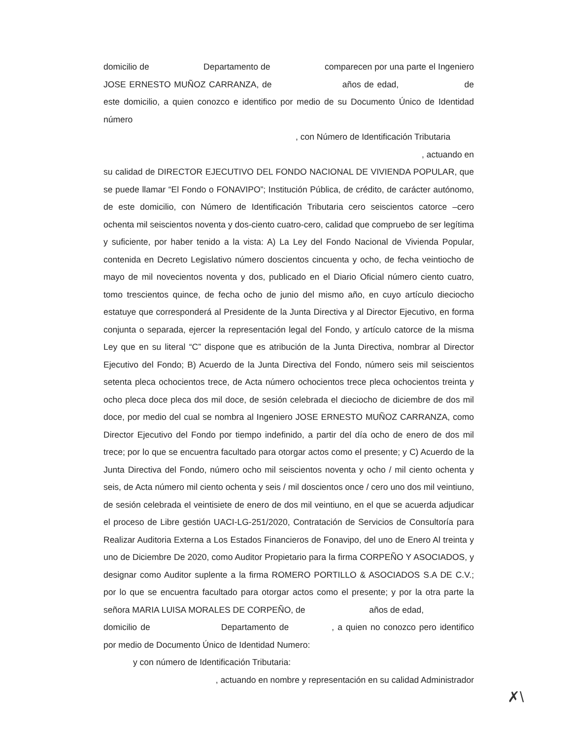domicilio de Departamento de comparecen por una parte el Ingeniero JOSE ERNESTO MUÑOZ CARRANZA, de años de edad, de este domicilio, a quien conozco e identifico por medio de su Documento Único de Identidad número
, con Número de Identificación Tributaria
, actuando en
su calidad de DIRECTOR EJECUTIVO DEL FONDO NACIONAL DE VIVIENDA POPULAR, que se puede llamar “El Fondo o FONAVIPO”; Institución Pública, de crédito, de carácter autónomo, de este domicilio, con Número de Identificación Tributaria cero seiscientos catorce –cero ochenta mil seiscientos noventa y dos-ciento cuatro-cero, calidad que compruebo de ser legítima y suficiente, por haber tenido a la vista: A) La Ley del Fondo Nacional de Vivienda Popular, contenida en Decreto Legislativo número doscientos cincuenta y ocho, de fecha veintiocho de mayo de mil novecientos noventa y dos, publicado en el Diario Oficial número ciento cuatro, tomo trescientos quince, de fecha ocho de junio del mismo año, en cuyo artículo dieciocho estatuye que corresponderá al Presidente de la Junta Directiva y al Director Ejecutivo, en forma conjunta o separada, ejercer la representación legal del Fondo, y artículo catorce de la misma Ley que en su literal “C” dispone que es atribución de la Junta Directiva, nombrar al Director Ejecutivo del Fondo; B) Acuerdo de la Junta Directiva del Fondo, número seis mil seiscientos setenta pleca ochocientos trece, de Acta número ochocientos trece pleca ochocientos treinta y ocho pleca doce pleca dos mil doce, de sesión celebrada el dieciocho de diciembre de dos mil doce, por medio del cual se nombra al Ingeniero JOSE ERNESTO MUÑOZ CARRANZA, como Director Ejecutivo del Fondo por tiempo indefinido, a partir del día ocho de enero de dos mil trece; por lo que se encuentra facultado para otorgar actos como el presente; y C) Acuerdo de la Junta Directiva del Fondo, número ocho mil seiscientos noventa y ocho / mil ciento ochenta y seis, de Acta número mil ciento ochenta y seis / mil doscientos once / cero uno dos mil veintiuno, de sesión celebrada el veintisiete de enero de dos mil veintiuno, en el que se acuerda adjudicar el proceso de Libre gestión UACI-LG-251/2020, Contratación de Servicios de Consultoría para Realizar Auditoria Externa a Los Estados Financieros de Fonavipo, del uno de Enero Al treinta y uno de Diciembre De 2020, como Auditor Propietario para la firma CORPEÑO Y ASOCIADOS, y designar como Auditor suplente a la firma ROMERO PORTILLO & ASOCIADOS S.A DE C.V.; por lo que se encuentra facultado para otorgar actos como el presente; y por la otra parte la señora MARIA LUISA MORALES DE CORPEÑO, de años de edad,
domicilio de Departamento de , a quien no conozco pero identifico por medio de Documento Único de Identidad Numero:
y con número de Identificación Tributaria:
, actuando en nombre y representación en su calidad Administrador
✗\